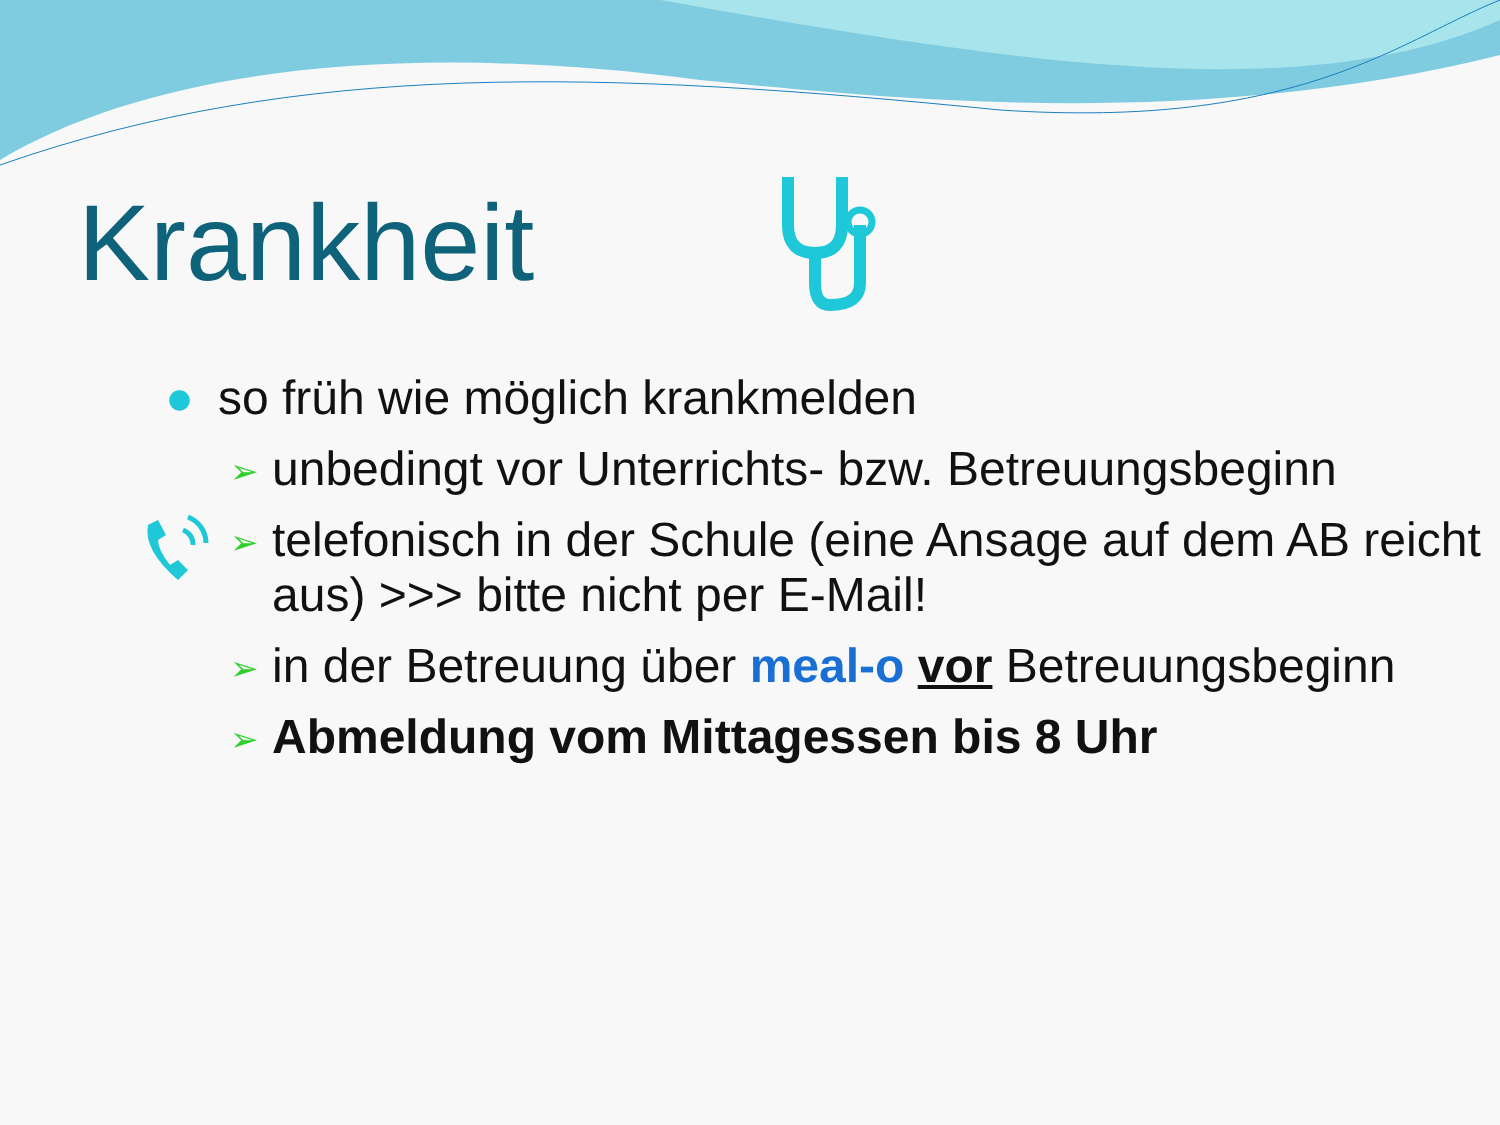Krankheit
● so früh wie möglich krankmelden
➢ unbedingt vor Unterrichts- bzw. Betreuungsbeginn
➢ telefonisch in der Schule (eine Ansage auf dem AB reicht aus) >>> bitte nicht per E-Mail!
➢ in der Betreuung über meal-o vor Betreuungsbeginn
➢ Abmeldung vom Mittagessen bis 8 Uhr